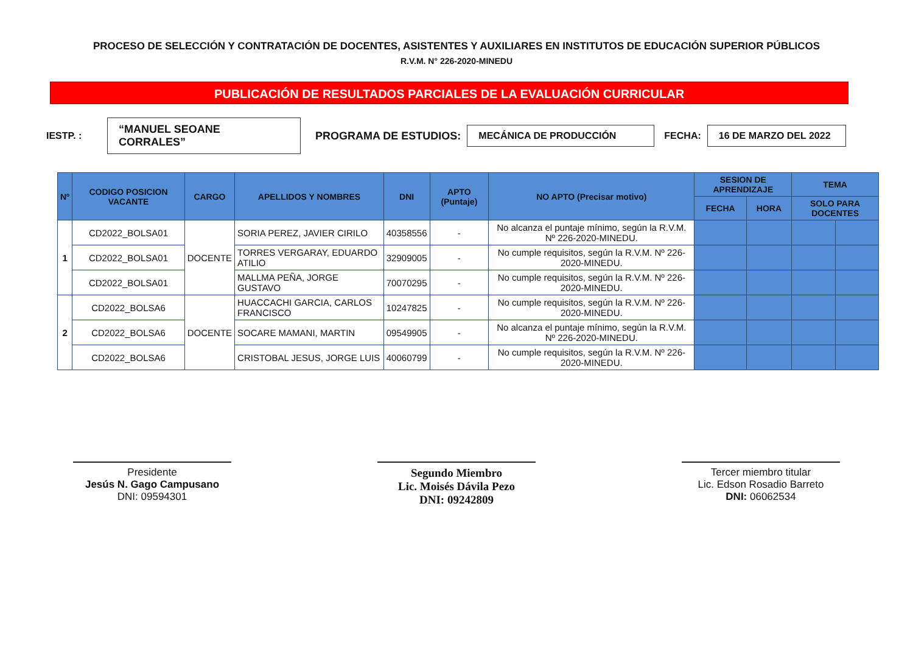PROCESO DE SELECCIÓN Y CONTRATACIÓN DE DOCENTES, ASISTENTES Y AUXILIARES EN INSTITUTOS DE EDUCACIÓN SUPERIOR PÚBLICOS
R.V.M. N° 226-2020-MINEDU
PUBLICACIÓN DE RESULTADOS PARCIALES DE LA EVALUACIÓN CURRICULAR
IESTP. : “MANUEL SEOANE CORRALES” PROGRAMA DE ESTUDIOS: MECÁNICA DE PRODUCCIÓN FECHA: 16 DE MARZO DEL 2022
| Nº | CODIGO POSICION VACANTE | CARGO | APELLIDOS Y NOMBRES | DNI | APTO (Puntaje) | NO APTO (Precisar motivo) | SESION DE APRENDIZAJE | | TEMA | |
| --- | --- | --- | --- | --- | --- | --- | --- | --- | --- | --- |
| | | | | | | | FECHA | HORA | SOLO PARA DOCENTES | |
| 1 | CD2022_BOLSA01 | DOCENTE | SORIA PEREZ, JAVIER CIRILO | 40358556 | - | No alcanza el puntaje mínimo, según la R.V.M. Nº 226-2020-MINEDU. | | | | |
| | CD2022_BOLSA01 | | TORRES VERGARAY, EDUARDO ATILIO | 32909005 | - | No cumple requisitos, según la R.V.M. Nº 226-2020-MINEDU. | | | | |
| | CD2022_BOLSA01 | | MALLMA PEÑA, JORGE GUSTAVO | 70070295 | - | No cumple requisitos, según la R.V.M. Nº 226-2020-MINEDU. | | | | |
| 2 | CD2022_BOLSA6 | DOCENTE | HUACCACHI GARCIA, CARLOS FRANCISCO | 10247825 | - | No cumple requisitos, según la R.V.M. Nº 226-2020-MINEDU. | | | | |
| | CD2022_BOLSA6 | | SOCARE MAMANI, MARTIN | 09549905 | - | No alcanza el puntaje mínimo, según la R.V.M. Nº 226-2020-MINEDU. | | | | |
| | CD2022_BOLSA6 | | CRISTOBAL JESUS, JORGE LUIS | 40060799 | - | No cumple requisitos, según la R.V.M. Nº 226-2020-MINEDU. | | | | |
Presidente
Jesús N. Gago Campusano
DNI: 09594301
Segundo Miembro
Lic. Moisés Dávila Pezo
DNI: 09242809
Tercer miembro titular
Lic. Edson Rosadio Barreto
DNI: 06062534